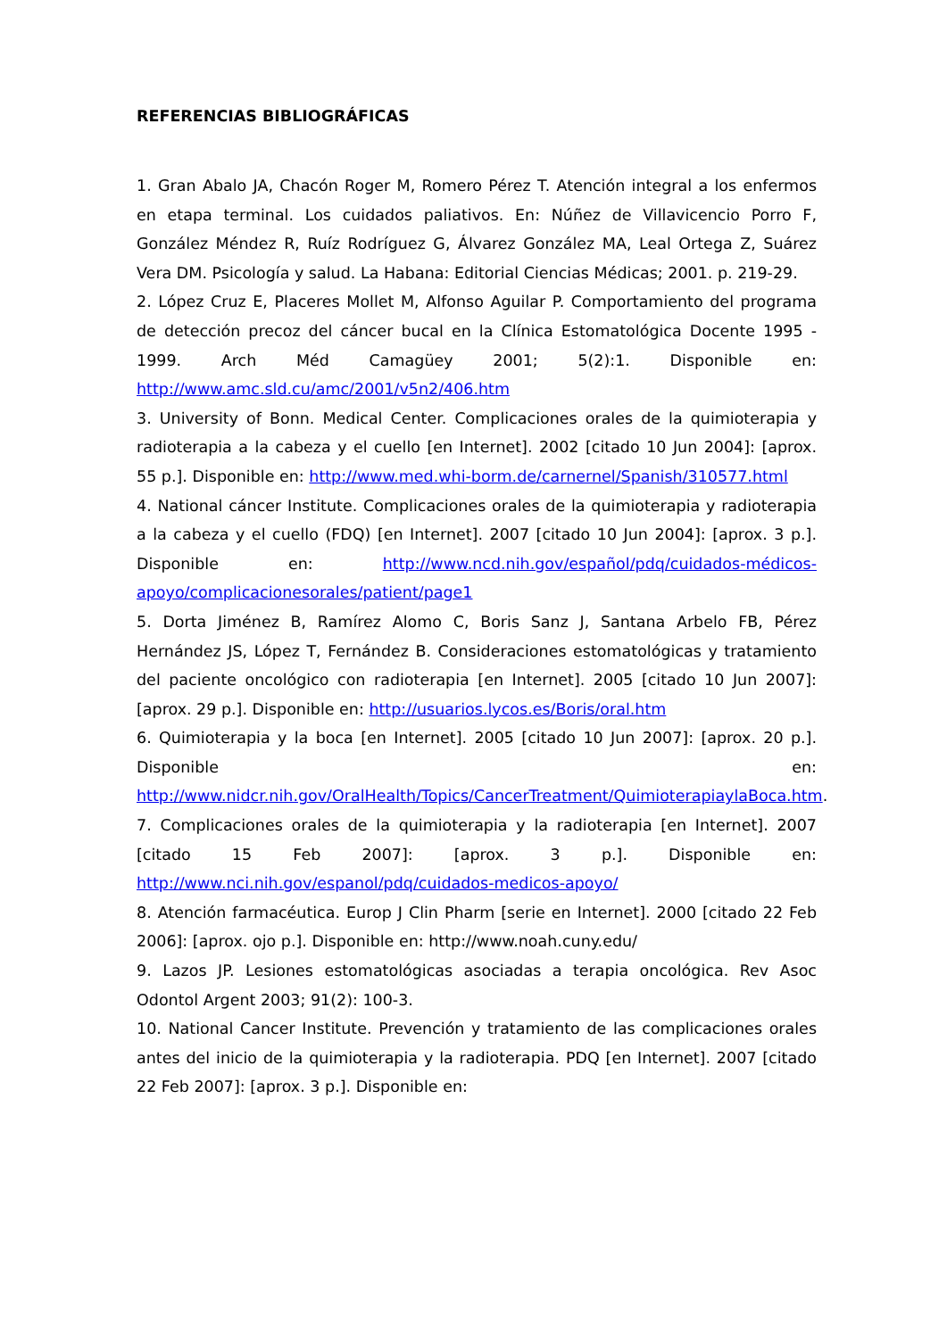REFERENCIAS BIBLIOGRÁFICAS
1. Gran Abalo JA, Chacón Roger M, Romero Pérez T. Atención integral a los enfermos en etapa terminal. Los cuidados paliativos. En: Núñez de Villavicencio Porro F, González Méndez R, Ruíz Rodríguez G, Álvarez González MA, Leal Ortega Z, Suárez Vera DM. Psicología y salud. La Habana: Editorial Ciencias Médicas; 2001. p. 219-29.
2. López Cruz E, Placeres Mollet M, Alfonso Aguilar P. Comportamiento del programa de detección precoz del cáncer bucal en la Clínica Estomatológica Docente 1995 - 1999. Arch Méd Camagüey 2001; 5(2):1. Disponible en: http://www.amc.sld.cu/amc/2001/v5n2/406.htm
3. University of Bonn. Medical Center. Complicaciones orales de la quimioterapia y radioterapia a la cabeza y el cuello [en Internet]. 2002 [citado 10 Jun 2004]: [aprox. 55 p.]. Disponible en: http://www.med.whi-borm.de/carnernel/Spanish/310577.html
4. National cáncer Institute. Complicaciones orales de la quimioterapia y radioterapia a la cabeza y el cuello (FDQ) [en Internet]. 2007 [citado 10 Jun 2004]: [aprox. 3 p.]. Disponible en: http://www.ncd.nih.gov/español/pdq/cuidados-médicos-apoyo/complicacionesorales/patient/page1
5. Dorta Jiménez B, Ramírez Alomo C, Boris Sanz J, Santana Arbelo FB, Pérez Hernández JS, López T, Fernández B. Consideraciones estomatológicas y tratamiento del paciente oncológico con radioterapia [en Internet]. 2005 [citado 10 Jun 2007]: [aprox. 29 p.]. Disponible en: http://usuarios.lycos.es/Boris/oral.htm
6. Quimioterapia y la boca [en Internet]. 2005 [citado 10 Jun 2007]: [aprox. 20 p.]. Disponible en: http://www.nidcr.nih.gov/OralHealth/Topics/CancerTreatment/QuimioterapiaylaBoca.htm.
7. Complicaciones orales de la quimioterapia y la radioterapia [en Internet]. 2007 [citado 15 Feb 2007]: [aprox. 3 p.]. Disponible en: http://www.nci.nih.gov/espanol/pdq/cuidados-medicos-apoyo/
8. Atención farmacéutica. Europ J Clin Pharm [serie en Internet]. 2000 [citado 22 Feb 2006]: [aprox. ojo p.]. Disponible en: http://www.noah.cuny.edu/
9. Lazos JP. Lesiones estomatológicas asociadas a terapia oncológica. Rev Asoc Odontol Argent 2003; 91(2): 100-3.
10. National Cancer Institute. Prevención y tratamiento de las complicaciones orales antes del inicio de la quimioterapia y la radioterapia. PDQ [en Internet]. 2007 [citado 22 Feb 2007]: [aprox. 3 p.]. Disponible en: